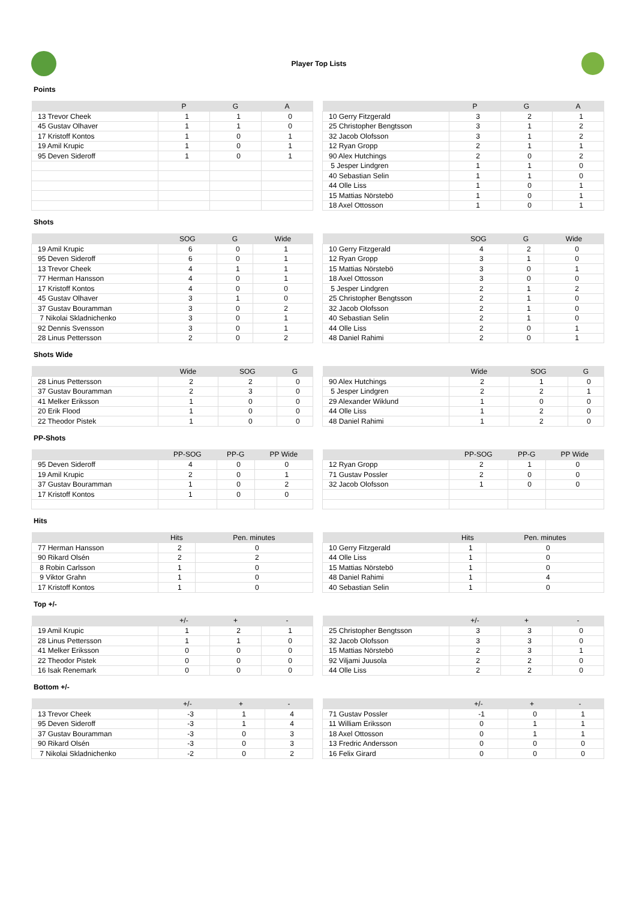Player Top Lists
Points
| | P | G | A |
| --- | --- | --- | --- |
| 13 Trevor Cheek | 1 | 1 | 0 |
| 45 Gustav Olhaver | 1 | 1 | 0 |
| 17 Kristoff Kontos | 1 | 0 | 1 |
| 19 Amil Krupic | 1 | 0 | 1 |
| 95 Deven Sideroff | 1 | 0 | 1 |
| | P | G | A |
| --- | --- | --- | --- |
| 10 Gerry Fitzgerald | 3 | 2 | 1 |
| 25 Christopher Bengtsson | 3 | 1 | 2 |
| 32 Jacob Olofsson | 3 | 1 | 2 |
| 12 Ryan Gropp | 2 | 1 | 1 |
| 90 Alex Hutchings | 2 | 0 | 2 |
| 5 Jesper Lindgren | 1 | 1 | 0 |
| 40 Sebastian Selin | 1 | 1 | 0 |
| 44 Olle Liss | 1 | 0 | 1 |
| 15 Mattias Nörstebö | 1 | 0 | 1 |
| 18 Axel Ottosson | 1 | 0 | 1 |
Shots
| | SOG | G | Wide |
| --- | --- | --- | --- |
| 19 Amil Krupic | 6 | 0 | 1 |
| 95 Deven Sideroff | 6 | 0 | 1 |
| 13 Trevor Cheek | 4 | 1 | 1 |
| 77 Herman Hansson | 4 | 0 | 1 |
| 17 Kristoff Kontos | 4 | 0 | 0 |
| 45 Gustav Olhaver | 3 | 1 | 0 |
| 37 Gustav Bouramman | 3 | 0 | 2 |
| 7 Nikolai Skladnichenko | 3 | 0 | 1 |
| 92 Dennis Svensson | 3 | 0 | 1 |
| 28 Linus Pettersson | 2 | 0 | 2 |
| | SOG | G | Wide |
| --- | --- | --- | --- |
| 10 Gerry Fitzgerald | 4 | 2 | 0 |
| 12 Ryan Gropp | 3 | 1 | 0 |
| 15 Mattias Nörstebö | 3 | 0 | 1 |
| 18 Axel Ottosson | 3 | 0 | 0 |
| 5 Jesper Lindgren | 2 | 1 | 2 |
| 25 Christopher Bengtsson | 2 | 1 | 0 |
| 32 Jacob Olofsson | 2 | 1 | 0 |
| 40 Sebastian Selin | 2 | 1 | 0 |
| 44 Olle Liss | 2 | 0 | 1 |
| 48 Daniel Rahimi | 2 | 0 | 1 |
Shots Wide
| | Wide | SOG | G |
| --- | --- | --- | --- |
| 28 Linus Pettersson | 2 | 2 | 0 |
| 37 Gustav Bouramman | 2 | 3 | 0 |
| 41 Melker Eriksson | 1 | 0 | 0 |
| 20 Erik Flood | 1 | 0 | 0 |
| 22 Theodor Pistek | 1 | 0 | 0 |
| | Wide | SOG | G |
| --- | --- | --- | --- |
| 90 Alex Hutchings | 2 | 1 | 0 |
| 5 Jesper Lindgren | 2 | 2 | 1 |
| 29 Alexander Wiklund | 1 | 0 | 0 |
| 44 Olle Liss | 1 | 2 | 0 |
| 48 Daniel Rahimi | 1 | 2 | 0 |
PP-Shots
| | PP-SOG | PP-G | PP Wide |
| --- | --- | --- | --- |
| 95 Deven Sideroff | 4 | 0 | 0 |
| 19 Amil Krupic | 2 | 0 | 1 |
| 37 Gustav Bouramman | 1 | 0 | 2 |
| 17 Kristoff Kontos | 1 | 0 | 0 |
| | PP-SOG | PP-G | PP Wide |
| --- | --- | --- | --- |
| 12 Ryan Gropp | 2 | 1 | 0 |
| 71 Gustav Possler | 2 | 0 | 0 |
| 32 Jacob Olofsson | 1 | 0 | 0 |
Hits
| | Hits | Pen. minutes |
| --- | --- | --- |
| 77 Herman Hansson | 2 | 0 |
| 90 Rikard Olsén | 2 | 2 |
| 8 Robin Carlsson | 1 | 0 |
| 9 Viktor Grahn | 1 | 0 |
| 17 Kristoff Kontos | 1 | 0 |
| | Hits | Pen. minutes |
| --- | --- | --- |
| 10 Gerry Fitzgerald | 1 | 0 |
| 44 Olle Liss | 1 | 0 |
| 15 Mattias Nörstebö | 1 | 0 |
| 48 Daniel Rahimi | 1 | 4 |
| 40 Sebastian Selin | 1 | 0 |
Top +/-
| | +/- | + | - |
| --- | --- | --- | --- |
| 19 Amil Krupic | 1 | 2 | 1 |
| 28 Linus Pettersson | 1 | 1 | 0 |
| 41 Melker Eriksson | 0 | 0 | 0 |
| 22 Theodor Pistek | 0 | 0 | 0 |
| 16 Isak Renemark | 0 | 0 | 0 |
| | +/- | + | - |
| --- | --- | --- | --- |
| 25 Christopher Bengtsson | 3 | 3 | 0 |
| 32 Jacob Olofsson | 3 | 3 | 0 |
| 15 Mattias Nörstebö | 2 | 3 | 1 |
| 92 Viljami Juusola | 2 | 2 | 0 |
| 44 Olle Liss | 2 | 2 | 0 |
Bottom +/-
| | +/- | + | - |
| --- | --- | --- | --- |
| 13 Trevor Cheek | -3 | 1 | 4 |
| 95 Deven Sideroff | -3 | 1 | 4 |
| 37 Gustav Bouramman | -3 | 0 | 3 |
| 90 Rikard Olsén | -3 | 0 | 3 |
| 7 Nikolai Skladnichenko | -2 | 0 | 2 |
| | +/- | + | - |
| --- | --- | --- | --- |
| 71 Gustav Possler | -1 | 0 | 1 |
| 11 William Eriksson | 0 | 1 | 1 |
| 18 Axel Ottosson | 0 | 1 | 1 |
| 13 Fredric Andersson | 0 | 0 | 0 |
| 16 Felix Girard | 0 | 0 | 0 |